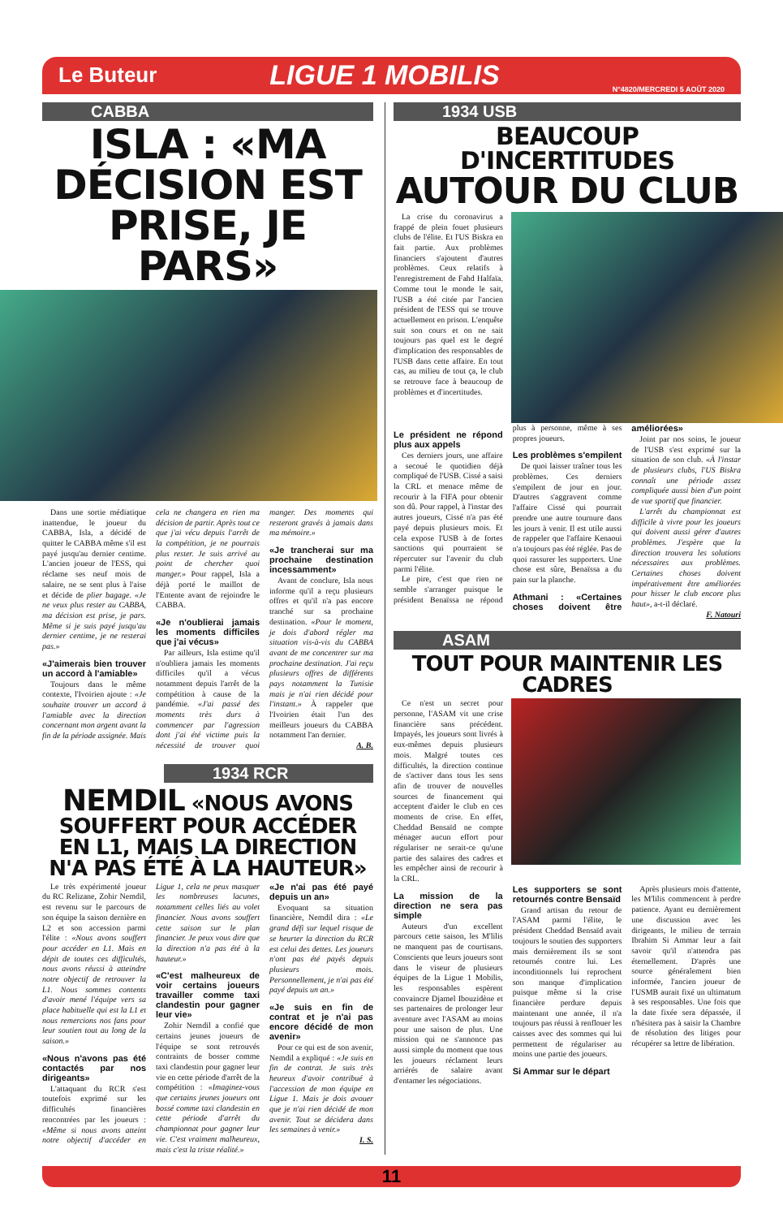Le Buteur LIGUE 1 MOBILIS N°4820/MERCREDI 5 AOÛT 2020
CABBA
ISLA : «MA DÉCISION EST PRISE, JE PARS»
Dans une sortie médiatique inattendue, le joueur du CABBA, Isla, a décidé de quitter le CABBA même s'il est payé jusqu'au dernier centime. L'ancien joueur de l'ESS, qui réclame ses neuf mois de salaire, ne se sent plus à l'aise et décide de plier bagage. «Je ne veux plus rester au CABBA, ma décision est prise, je pars. Même si je suis payé jusqu'au dernier centime, je ne resterai pas.»
«J'aimerais bien trouver un accord à l'amiable»
Toujours dans le même contexte, l'Ivoirien ajoute : «Je souhaite trouver un accord à l'amiable avec la direction concernant mon argent avant la fin de la période assignée. Mais cela ne changera en rien ma décision de partir. Après tout ce que j'ai vécu depuis l'arrêt de la compétition, je ne pourrais plus rester. Je suis arrivé au point de chercher quoi manger.» Pour rappel, Isla a déjà porté le maillot de l'Entente avant de rejoindre le CABBA.
«Je n'oublierai jamais les moments difficiles que j'ai vécus»
Par ailleurs, Isla estime qu'il n'oubliera jamais les moments difficiles qu'il a vécus notamment depuis l'arrêt de la compétition à cause de la pandémie. «J'ai passé des moments très durs à commencer par l'agression dont j'ai été victime puis la nécessité de trouver quoi manger. Des moments qui resteront gravés à jamais dans ma mémoire.»
«Je trancherai sur ma prochaine destination incessamment»
Avant de conclure, Isla nous informe qu'il a reçu plusieurs offres et qu'il n'a pas encore tranché sur sa prochaine destination. «Pour le moment, je dois d'abord régler ma situation vis-à-vis du CABBA avant de me concentrer sur ma prochaine destination. J'ai reçu plusieurs offres de différents pays notamment la Tunisie mais je n'ai rien décidé pour l'instant.» À rappeler que l'Ivoirien était l'un des meilleurs joueurs du CABBA notamment l'an dernier.
A. B.
1934 RCR
NEMDIL «NOUS AVONS SOUFFERT POUR ACCÉDER EN L1, MAIS LA DIRECTION N'A PAS ÉTÉ À LA HAUTEUR»
Le très expérimenté joueur du RC Relizane, Zohir Nemdil, est revenu sur le parcours de son équipe la saison dernière en L2 et son accession parmi l'élite : «Nous avons souffert pour accéder en L1. Mais en dépit de toutes ces difficultés, nous avons réussi à atteindre notre objectif de retrouver la L1. Nous sommes contents d'avoir mené l'équipe vers sa place habituelle qui est la L1 et nous remercions nos fans pour leur soutien tout au long de la saison.»
«Nous n'avons pas été contactés par nos dirigeants»
L'attaquant du RCR s'est toutefois exprimé sur les difficultés financières rencontrées par les joueurs : «Même si nous avons atteint notre objectif d'accéder en Ligue 1, cela ne peux masquer les nombreuses lacunes, notamment celles liés au volet financier. Nous avons souffert cette saison sur le plan financier. Je peux vous dire que la direction n'a pas été à la hauteur.»
«C'est malheureux de voir certains joueurs travailler comme taxi clandestin pour gagner leur vie»
Zohir Nemdil a confié que certains jeunes joueurs de l'équipe se sont retrouvés contraints de bosser comme taxi clandestin pour gagner leur vie en cette période d'arrêt de la compétition : «Imaginez-vous que certains jeunes joueurs ont bossé comme taxi clandestin en cette période d'arrêt du championnat pour gagner leur vie. C'est vraiment malheureux, mais c'est la triste réalité.»
«Je n'ai pas été payé depuis un an»
Evoquant sa situation financière, Nemdil dira : «Le grand défi sur lequel risque de se heurter la direction du RCR est celui des dettes. Les joueurs n'ont pas été payés depuis plusieurs mois. Personnellement, je n'ai pas été payé depuis un an.»
«Je suis en fin de contrat et je n'ai pas encore décidé de mon avenir»
Pour ce qui est de son avenir, Nemdil a expliqué : «Je suis en fin de contrat. Je suis très heureux d'avoir contribué à l'accession de mon équipe en Ligue 1. Mais je dois avouer que je n'ai rien décidé de mon avenir. Tout se décidera dans les semaines à venir.»
I. S.
1934 USB
BEAUCOUP D'INCERTITUDES
AUTOUR DU CLUB
La crise du coronavirus a frappé de plein fouet plusieurs clubs de l'élite. Et l'US Biskra en fait partie. Aux problèmes financiers s'ajoutent d'autres problèmes. Ceux relatifs à l'enregistrement de Fahd Halfaïa. Comme tout le monde le sait, l'USB a été citée par l'ancien président de l'ESS qui se trouve actuellement en prison. L'enquête suit son cours et on ne sait toujours pas quel est le degré d'implication des responsables de l'USB dans cette affaire. En tout cas, au milieu de tout ça, le club se retrouve face à beaucoup de problèmes et d'incertitudes.
Le président ne répond plus aux appels
Ces derniers jours, une affaire a secoué le quotidien déjà compliqué de l'USB. Cissé a saisi la CRL et menace même de recourir à la FIFA pour obtenir son dû. Pour rappel, à l'instar des autres joueurs, Cissé n'a pas été payé depuis plusieurs mois. Et cela expose l'USB à de fortes sanctions qui pourraient se répercuter sur l'avenir du club parmi l'élite.
Le pire, c'est que rien ne semble s'arranger puisque le président Benaïssa ne répond plus à personne, même à ses propres joueurs.
Les problèmes s'empilent
De quoi laisser traîner tous les problèmes. Ces derniers s'empilent de jour en jour. D'autres s'aggravent comme l'affaire Cissé qui pourrait prendre une autre tournure dans les jours à venir. Il est utile aussi de rappeler que l'affaire Kenaoui n'a toujours pas été réglée. Pas de quoi rassurer les supporters. Une chose est sûre, Benaïssa a du pain sur la planche.
Athmani : «Certaines choses doivent être améliorées»
Joint par nos soins, le joueur de l'USB s'est exprimé sur la situation de son club. «À l'instar de plusieurs clubs, l'US Biskra connaît une période assez compliquée aussi bien d'un point de vue sportif que financier.
L'arrêt du championnat est difficile à vivre pour les joueurs qui doivent aussi gérer d'autres problèmes. J'espère que la direction trouvera les solutions nécessaires aux problèmes. Certaines choses doivent impérativement être améliorées pour hisser le club encore plus haut», a-t-il déclaré.
F. Natouri
ASAM
TOUT POUR MAINTENIR LES CADRES
Ce n'est un secret pour personne, l'ASAM vit une crise financière sans précédent. Impayés, les joueurs sont livrés à eux-mêmes depuis plusieurs mois. Malgré toutes ces difficultés, la direction continue de s'activer dans tous les sens afin de trouver de nouvelles sources de financement qui acceptent d'aider le club en ces moments de crise. En effet, Cheddad Bensaïd ne compte ménager aucun effort pour régulariser ne serait-ce qu'une partie des salaires des cadres et les empêcher ainsi de recourir à la CRL.
La mission de la direction ne sera pas simple
Auteurs d'un excellent parcours cette saison, les M'lilis ne manquent pas de courtisans. Conscients que leurs joueurs sont dans le viseur de plusieurs équipes de la Ligue 1 Mobilis, les responsables espèrent convaincre Djamel Ibouzidène et ses partenaires de prolonger leur aventure avec l'ASAM au moins pour une saison de plus. Une mission qui ne s'annonce pas aussi simple du moment que tous les joueurs réclament leurs arriérés de salaire avant d'entamer les négociations.
Les supporters se sont retournés contre Bensaïd
Grand artisan du retour de l'ASAM parmi l'élite, le président Cheddad Bensaïd avait toujours le soutien des supporters mais dernièrement ils se sont retournés contre lui. Les inconditionnels lui reprochent son manque d'implication puisque même si la crise financière perdure depuis maintenant une année, il n'a toujours pas réussi à renflouer les caisses avec des sommes qui lui permettent de régulariser au moins une partie des joueurs.
Si Ammar sur le départ
Après plusieurs mois d'attente, les M'lilis commencent à perdre patience. Ayant eu dernièrement une discussion avec les dirigeants, le milieu de terrain Ibrahim Si Ammar leur a fait savoir qu'il n'attendra pas éternellement. D'après une source généralement bien informée, l'ancien joueur de l'USMB aurait fixé un ultimatum à ses responsables. Une fois que la date fixée sera dépassée, il n'hésitera pas à saisir la Chambre de résolution des litiges pour récupérer sa lettre de libération.
11